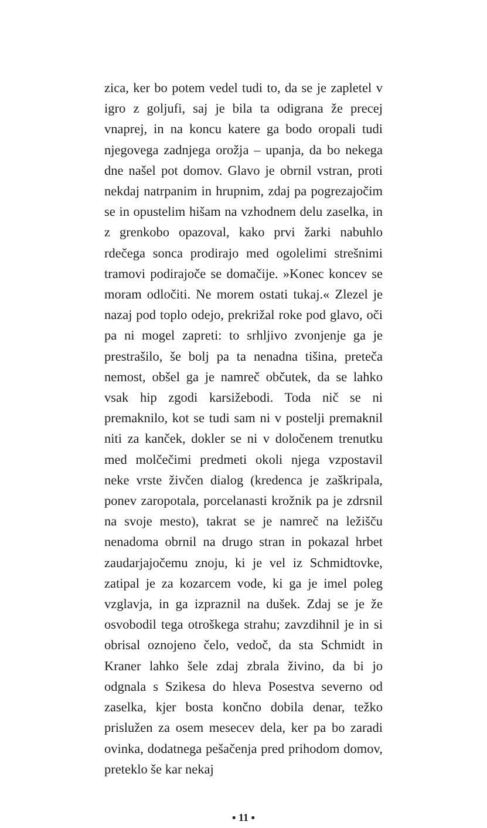zica, ker bo potem vedel tudi to, da se je zapletel v igro z goljufi, saj je bila ta odigrana že precej vnaprej, in na koncu katere ga bodo oropali tudi njegovega zadnjega orožja – upanja, da bo nekega dne našel pot domov. Glavo je obrnil vstran, proti nekdaj natrpanim in hrupnim, zdaj pa pogrezajočim se in opustelim hišam na vzhodnem delu zaselka, in z grenkobo opazoval, kako prvi žarki nabuhlo rdečega sonca prodirajo med ogolelimi strešnimi tramovi podirajoče se domačije. »Konec koncev se moram odločiti. Ne morem ostati tukaj.« Zlezel je nazaj pod toplo odejo, prekrižal roke pod glavo, oči pa ni mogel zapreti: to srhljivo zvonjenje ga je prestrašilo, še bolj pa ta nenadna tišina, preteča nemost, obšel ga je namreč občutek, da se lahko vsak hip zgodi karsižebodi. Toda nič se ni premaknilo, kot se tudi sam ni v postelji premaknil niti za kanček, dokler se ni v določenem trenutku med molčečimi predmeti okoli njega vzpostavil neke vrste živčen dialog (kredenca je zaškripala, ponev zaropotala, porcelanasti krožnik pa je zdrsnil na svoje mesto), takrat se je namreč na ležišču nenadoma obrnil na drugo stran in pokazal hrbet zaudarjajočemu znoju, ki je vel iz Schmidtovke, zatipal je za kozarcem vode, ki ga je imel poleg vzglavja, in ga izpraznil na dušek. Zdaj se je že osvobodil tega otroškega strahu; zavzdihnil je in si obrisal oznojeno čelo, vedoč, da sta Schmidt in Kraner lahko šele zdaj zbrala živino, da bi jo odgnala s Szikesa do hleva Posestva severno od zaselka, kjer bosta končno dobila denar, težko prislužen za osem mesecev dela, ker pa bo zaradi ovinka, dodatnega pešačenja pred prihodom domov, preteklo še kar nekaj
▪ 11 ▪